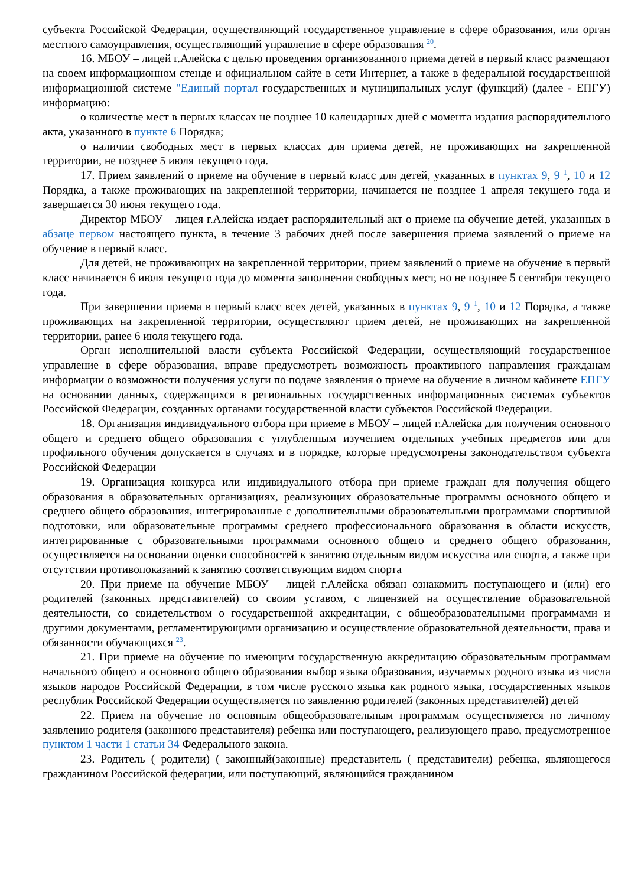субъекта Российской Федерации, осуществляющий государственное управление в сфере образования, или орган местного самоуправления, осуществляющий управление в сфере образования <sup>20</sup>.
16. МБОУ – лицей г.Алейска с целью проведения организованного приема детей в первый класс размещают на своем информационном стенде и официальном сайте в сети Интернет, а также в федеральной государственной информационной системе "Единый портал государственных и муниципальных услуг (функций) (далее - ЕПГУ) информацию:
о количестве мест в первых классах не позднее 10 календарных дней с момента издания распорядительного акта, указанного в пункте 6 Порядка;
о наличии свободных мест в первых классах для приема детей, не проживающих на закрепленной территории, не позднее 5 июля текущего года.
17. Прием заявлений о приеме на обучение в первый класс для детей, указанных в пунктах 9, 9 <sup>1</sup>, 10 и 12 Порядка, а также проживающих на закрепленной территории, начинается не позднее 1 апреля текущего года и завершается 30 июня текущего года.
Директор МБОУ – лицея г.Алейска издает распорядительный акт о приеме на обучение детей, указанных в абзаце первом настоящего пункта, в течение 3 рабочих дней после завершения приема заявлений о приеме на обучение в первый класс.
Для детей, не проживающих на закрепленной территории, прием заявлений о приеме на обучение в первый класс начинается 6 июля текущего года до момента заполнения свободных мест, но не позднее 5 сентября текущего года.
При завершении приема в первый класс всех детей, указанных в пунктах 9, 9 <sup>1</sup>, 10 и 12 Порядка, а также проживающих на закрепленной территории, осуществляют прием детей, не проживающих на закрепленной территории, ранее 6 июля текущего года.
Орган исполнительной власти субъекта Российской Федерации, осуществляющий государственное управление в сфере образования, вправе предусмотреть возможность проактивного направления гражданам информации о возможности получения услуги по подаче заявления о приеме на обучение в личном кабинете ЕПГУ на основании данных, содержащихся в региональных государственных информационных системах субъектов Российской Федерации, созданных органами государственной власти субъектов Российской Федерации.
18. Организация индивидуального отбора при приеме в МБОУ – лицей г.Алейска для получения основного общего и среднего общего образования с углубленным изучением отдельных учебных предметов или для профильного обучения допускается в случаях и в порядке, которые предусмотрены законодательством субъекта Российской Федерации
19. Организация конкурса или индивидуального отбора при приеме граждан для получения общего образования в образовательных организациях, реализующих образовательные программы основного общего и среднего общего образования, интегрированные с дополнительными образовательными программами спортивной подготовки, или образовательные программы среднего профессионального образования в области искусств, интегрированные с образовательными программами основного общего и среднего общего образования, осуществляется на основании оценки способностей к занятию отдельным видом искусства или спорта, а также при отсутствии противопоказаний к занятию соответствующим видом спорта
20. При приеме на обучение МБОУ – лицей г.Алейска обязан ознакомить поступающего и (или) его родителей (законных представителей) со своим уставом, с лицензией на осуществление образовательной деятельности, со свидетельством о государственной аккредитации, с общеобразовательными программами и другими документами, регламентирующими организацию и осуществление образовательной деятельности, права и обязанности обучающихся <sup>23</sup>.
21. При приеме на обучение по имеющим государственную аккредитацию образовательным программам начального общего и основного общего образования выбор языка образования, изучаемых родного языка из числа языков народов Российской Федерации, в том числе русского языка как родного языка, государственных языков республик Российской Федерации осуществляется по заявлению родителей (законных представителей) детей
22. Прием на обучение по основным общеобразовательным программам осуществляется по личному заявлению родителя (законного представителя) ребенка или поступающего, реализующего право, предусмотренное пунктом 1 части 1 статьи 34 Федерального закона.
23. Родитель ( родители) ( законный(законные) представитель ( представители) ребенка, являющегося гражданином Российской федерации, или поступающий, являющийся гражданином